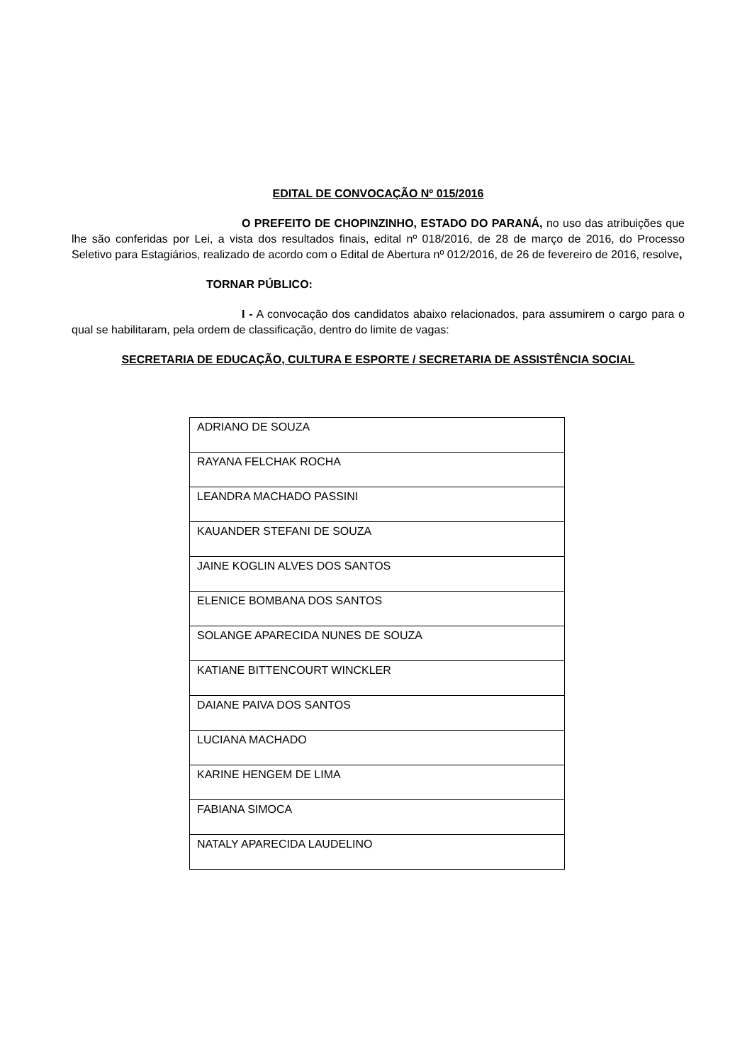EDITAL DE CONVOCAÇÃO Nº 015/2016
O PREFEITO DE CHOPINZINHO, ESTADO DO PARANÁ, no uso das atribuições que lhe são conferidas por Lei, a vista dos resultados finais, edital nº 018/2016, de 28 de março de 2016, do Processo Seletivo para Estagiários, realizado de acordo com o Edital de Abertura nº 012/2016, de 26 de fevereiro de 2016, resolve,
TORNAR PÚBLICO:
I - A convocação dos candidatos abaixo relacionados, para assumirem o cargo para o qual se habilitaram, pela ordem de classificação, dentro do limite de vagas:
SECRETARIA DE EDUCAÇÃO, CULTURA E ESPORTE / SECRETARIA DE ASSISTÊNCIA SOCIAL
| ADRIANO DE SOUZA |
| RAYANA FELCHAK ROCHA |
| LEANDRA MACHADO PASSINI |
| KAUANDER STEFANI DE SOUZA |
| JAINE KOGLIN ALVES DOS SANTOS |
| ELENICE BOMBANA DOS SANTOS |
| SOLANGE APARECIDA NUNES DE SOUZA |
| KATIANE BITTENCOURT WINCKLER |
| DAIANE PAIVA DOS SANTOS |
| LUCIANA MACHADO |
| KARINE HENGEM DE LIMA |
| FABIANA SIMOCA |
| NATALY APARECIDA LAUDELINO |